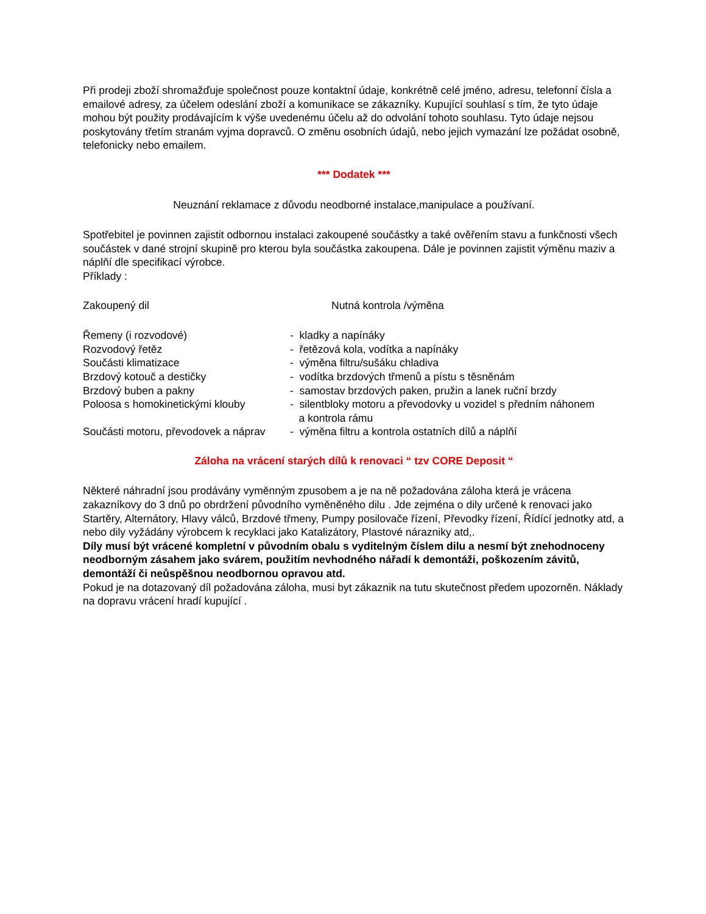Při prodeji zboží shromažďuje společnost pouze kontaktní údaje, konkrétně celé jméno, adresu, telefonní čísla a emailové adresy, za účelem odeslání zboží a komunikace se zákazníky. Kupující souhlasí s tím, že tyto údaje mohou být použity prodávajícím k výše uvedenému účelu až do odvolání tohoto souhlasu. Tyto údaje nejsou poskytovány třetím stranám vyjma dopravců. O změnu osobních údajů, nebo jejich vymazání lze požádat osobně, telefonicky nebo emailem.
*** Dodatek ***
Neuznání reklamace z důvodu neodborné instalace,manipulace a používaní.
Spotřebitel je povinnen zajistit odbornou instalaci zakoupené součástky a také ověřením stavu a funkčnosti všech součástek v dané strojní skupině pro kterou byla součástka zakoupena. Dále je povinnen zajistit výměnu maziv a náplňí dle specifikací výrobce.
Příklady :
| Zakoupený dil | Nutná kontrola /výměna |
| Řemeny (i rozvodové) | - kladky a napínáky |
| Rozvodový řetěz | - řetězová kola, vodítka a napínáky |
| Součásti klimatizace | - výměna filtru/sušáku chladiva |
| Brzdový kotouč a destičky | - vodítka brzdových třmenů a pístu s těsněnám |
| Brzdový buben a pakny | - samostav brzdových paken, pružin a lanek ruční brzdy |
| Poloosa s homokinetickými klouby | - silentbloky motoru a převodovky u vozidel s předním náhonem a kontrola rámu |
| Součásti motoru, převodovek a náprav | - výměna filtru a kontrola ostatních dílů a náplňí |
Záloha na vrácení starých dílů k renovaci “ tzv CORE Deposit “
Některé náhradní jsou prodávány vyměnným zpusobem a je na ně požadována záloha která je vrácena zakazníkovy do 3 dnů po obrdržení původního vyměněného dilu . Jde zejména o dily určené k renovaci jako Startěry, Alternátory, Hlavy válců, Brzdové třmeny, Pumpy posilovače řízení, Převodky řízení, Řídící jednotky atd, a nebo dily vyžádány výrobcem k recyklaci jako Katalizátory, Plastové nárazniky atd,.
Díly musí být vrácené kompletní v původním obalu s vyditelným číslem dilu a nesmí být znehodnoceny neodborným zásahem jako svárem, použitím nevhodného nářadí k demontáži, poškozením závitů, demontáží či neůspěšnou neodbornou opravou atd.
Pokud je na dotazovaný díl požadována záloha, musi byt zákaznik na tutu skutečnost předem upozorněn. Náklady na dopravu vrácení hradí kupující .